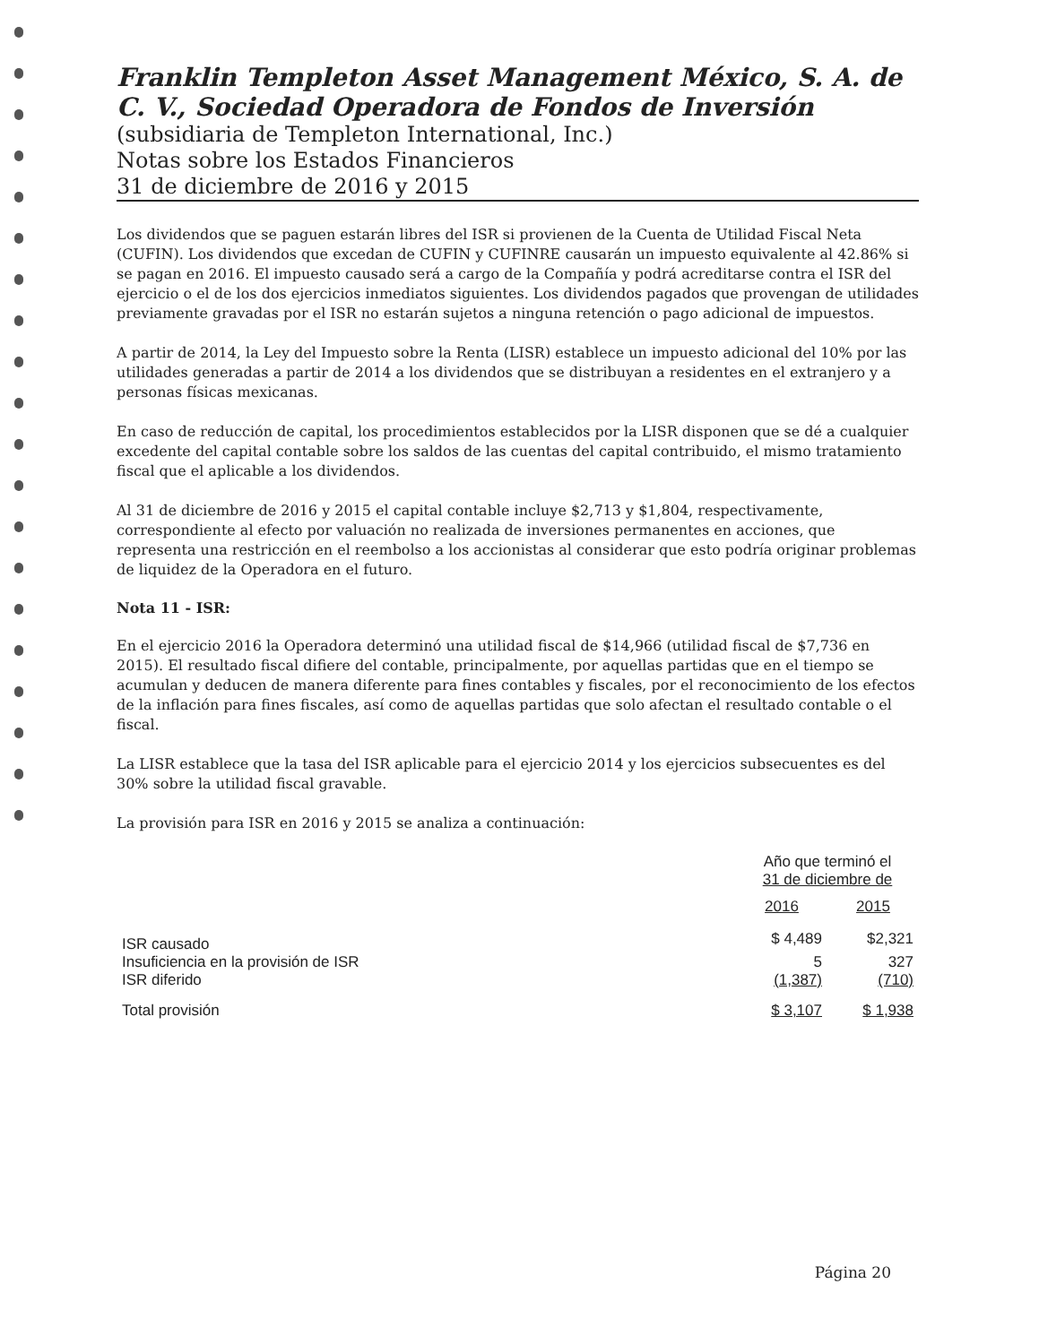Franklin Templeton Asset Management México, S. A. de C. V., Sociedad Operadora de Fondos de Inversión
(subsidiaria de Templeton International, Inc.)
Notas sobre los Estados Financieros
31 de diciembre de 2016 y 2015
Los dividendos que se paguen estarán libres del ISR si provienen de la Cuenta de Utilidad Fiscal Neta (CUFIN). Los dividendos que excedan de CUFIN y CUFINRE causarán un impuesto equivalente al 42.86% si se pagan en 2016. El impuesto causado será a cargo de la Compañía y podrá acreditarse contra el ISR del ejercicio o el de los dos ejercicios inmediatos siguientes. Los dividendos pagados que provengan de utilidades previamente gravadas por el ISR no estarán sujetos a ninguna retención o pago adicional de impuestos.
A partir de 2014, la Ley del Impuesto sobre la Renta (LISR) establece un impuesto adicional del 10% por las utilidades generadas a partir de 2014 a los dividendos que se distribuyan a residentes en el extranjero y a personas físicas mexicanas.
En caso de reducción de capital, los procedimientos establecidos por la LISR disponen que se dé a cualquier excedente del capital contable sobre los saldos de las cuentas del capital contribuido, el mismo tratamiento fiscal que el aplicable a los dividendos.
Al 31 de diciembre de 2016 y 2015 el capital contable incluye $2,713 y $1,804, respectivamente, correspondiente al efecto por valuación no realizada de inversiones permanentes en acciones, que representa una restricción en el reembolso a los accionistas al considerar que esto podría originar problemas de liquidez de la Operadora en el futuro.
Nota 11 - ISR:
En el ejercicio 2016 la Operadora determinó una utilidad fiscal de $14,966 (utilidad fiscal de $7,736 en 2015). El resultado fiscal difiere del contable, principalmente, por aquellas partidas que en el tiempo se acumulan y deducen de manera diferente para fines contables y fiscales, por el reconocimiento de los efectos de la inflación para fines fiscales, así como de aquellas partidas que solo afectan el resultado contable o el fiscal.
La LISR establece que la tasa del ISR aplicable para el ejercicio 2014 y los ejercicios subsecuentes es del 30% sobre la utilidad fiscal gravable.
La provisión para ISR en 2016 y 2015 se analiza a continuación:
| | Año que terminó el 31 de diciembre de | |
| --- | --- | --- |
| | 2016 | 2015 |
| ISR causado | $ 4,489 | $2,321 |
| Insuficiencia en la provisión de ISR | 5 | 327 |
| ISR diferido | (1,387) | (710) |
| Total provisión | $ 3,107 | $ 1,938 |
Página 20